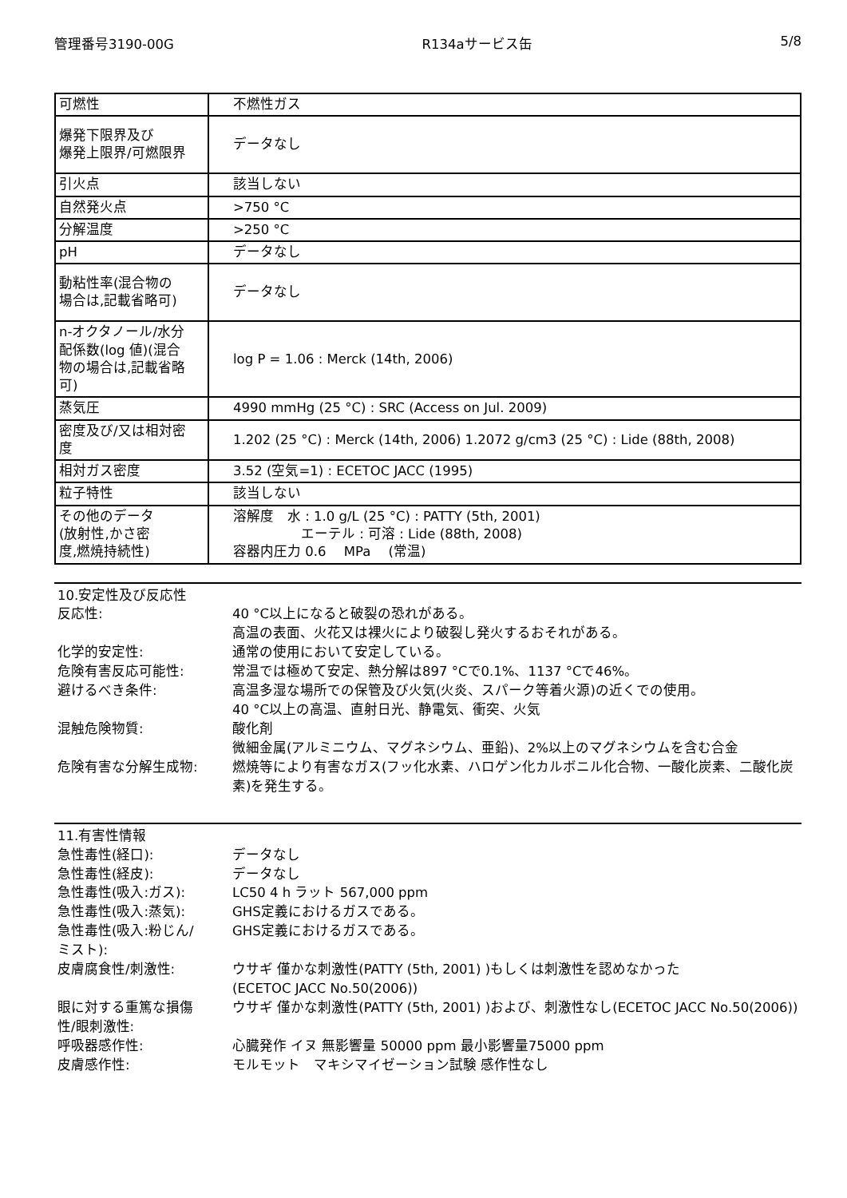管理番号3190-00G R134aサービス缶 5/8
| 可燃性 | 不燃性ガス |
| 爆発下限界及び 爆発上限界/可燃限界 | データなし |
| 引火点 | 該当しない |
| 自然発火点 | >750 °C |
| 分解温度 | >250 °C |
| pH | データなし |
| 動粘性率(混合物の 場合は,記載省略可) | データなし |
| n-オクタノール/水分 配係数(log 値)(混合 物の場合は,記載省略 可) | log P = 1.06 : Merck (14th, 2006) |
| 蒸気圧 | 4990 mmHg (25 °C) : SRC (Access on Jul. 2009) |
| 密度及び/又は相対密 度 | 1.202 (25 °C) : Merck (14th, 2006) 1.2072 g/cm3 (25 °C) : Lide (88th, 2008) |
| 相対ガス密度 | 3.52 (空気=1) : ECETOC JACC (1995) |
| 粒子特性 | 該当しない |
| その他のデータ (放射性,かさ密 度,燃焼持続性) | 溶解度 水 : 1.0 g/L (25 °C) : PATTY (5th, 2001) エーテル : 可溶 : Lide (88th, 2008) 容器内圧力 0.6 MPa (常温) |
10.安定性及び反応性
反応性: 40 °C以上になると破裂の恐れがある。
高温の表面、火花又は裸火により破裂し発火するおそれがある。
化学的安定性: 通常の使用において安定している。
危険有害反応可能性: 常温では極めて安定、熱分解は897 °Cで0.1%、1137 °Cで46%。
避けるべき条件: 高温多湿な場所での保管及び火気(火炎、スパーク等着火源)の近くでの使用。
40 °C以上の高温、直射日光、静電気、衝突、火気
混触危険物質: 酸化剤
微細金属(アルミニウム、マグネシウム、亜鉛)、2%以上のマグネシウムを含む合金
危険有害な分解生成物: 燃焼等により有害なガス(フッ化水素、ハロゲン化カルボニル化合物、一酸化炭素、二酸化炭素)を発生する。
11.有害性情報
急性毒性(経口): データなし
急性毒性(経皮): データなし
急性毒性(吸入:ガス): LC50 4 h ラット 567,000 ppm
急性毒性(吸入:蒸気): GHS定義におけるガスである。
急性毒性(吸入:粉じん/
ミスト):
GHS定義におけるガスである。
皮膚腐食性/刺激性: ウサギ 僅かな刺激性(PATTY (5th, 2001) )もしくは刺激性を認めなかった
(ECETOC JACC No.50(2006))
眼に対する重篤な損傷
性/眼刺激性:
ウサギ 僅かな刺激性(PATTY (5th, 2001) )および、刺激性なし(ECETOC JACC No.50(2006))
呼吸器感作性: 心臓発作 イヌ 無影響量 50000 ppm 最小影響量75000 ppm
皮膚感作性: モルモット　マキシマイゼーション試験 感作性なし